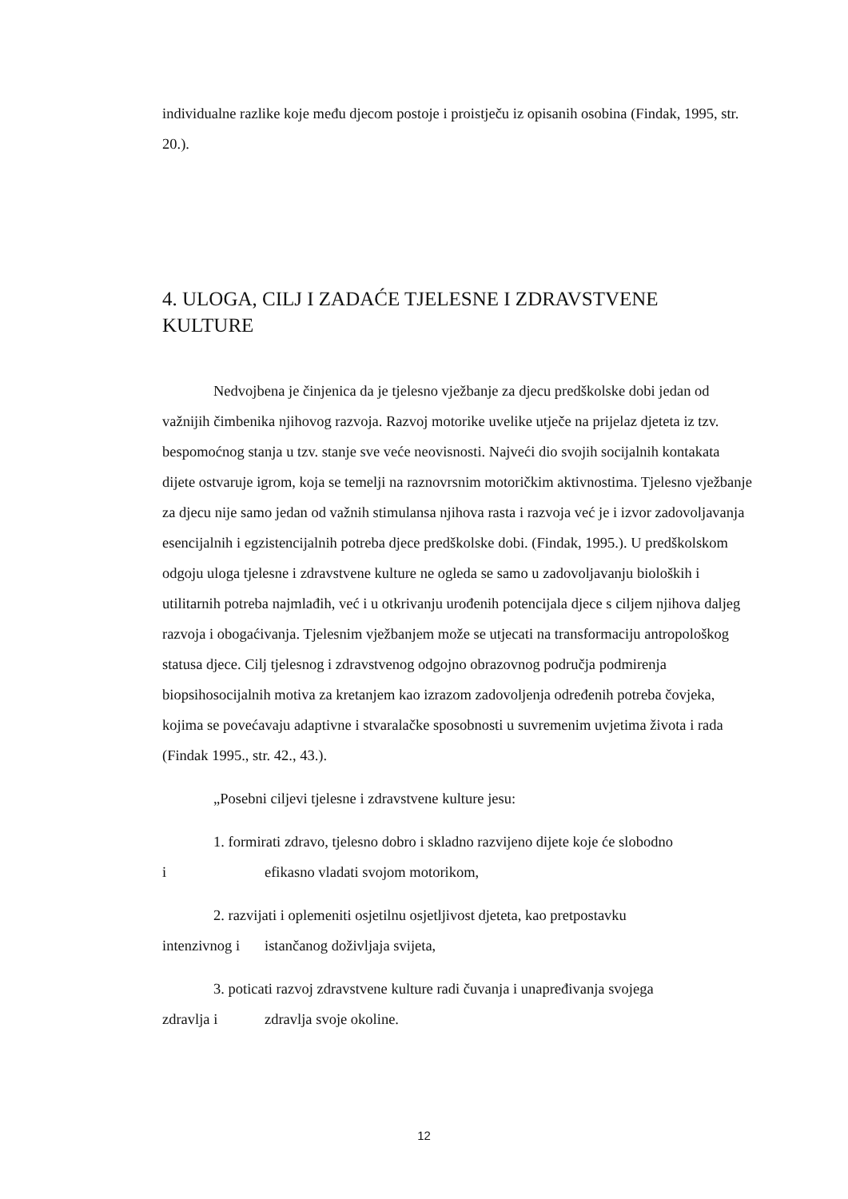individualne razlike koje među djecom postoje i proistječu iz opisanih osobina (Findak, 1995, str. 20.).
4. ULOGA, CILJ I ZADAĆE TJELESNE I ZDRAVSTVENE KULTURE
Nedvojbena je činjenica da je tjelesno vježbanje za djecu predškolske dobi jedan od važnijih čimbenika njihovog razvoja. Razvoj motorike uvelike utječe na prijelaz djeteta iz tzv. bespomoćnog stanja u tzv. stanje sve veće neovisnosti. Najveći dio svojih socijalnih kontakata dijete ostvaruje igrom, koja se temelji na raznovrsnim motoričkim aktivnostima. Tjelesno vježbanje za djecu nije samo jedan od važnih stimulansa njihova rasta i razvoja već je i izvor zadovoljavanja esencijalnih i egzistencijalnih potreba djece predškolske dobi. (Findak, 1995.). U predškolskom odgoju uloga tjelesne i zdravstvene kulture ne ogleda se samo u zadovoljavanju bioloških i utilitarnih potreba najmlađih, već i u otkrivanju urođenih potencijala djece s ciljem njihova daljeg razvoja i obogaćivanja. Tjelesnim vježbanjem može se utjecati na transformaciju antropološkog statusa djece. Cilj tjelesnog i zdravstvenog odgojno obrazovnog područja podmirenja biopsihosocijalnih motiva za kretanjem kao izrazom zadovoljenja određenih potreba čovjeka, kojima se povećavaju adaptivne i stvaralačke sposobnosti u suvremenim uvjetima života i rada (Findak 1995., str. 42., 43.).
„Posebni ciljevi tjelesne i zdravstvene kulture jesu:
1. formirati zdravo, tjelesno dobro i skladno razvijeno dijete koje će slobodno
i efikasno vladati svojom motorikom,
2. razvijati i oplemeniti osjetilnu osjetljivost djeteta, kao pretpostavku
intenzivnog i istančanog doživljaja svijeta,
3. poticati razvoj zdravstvene kulture radi čuvanja i unapređivanja svojega
zdravlja i zdravlja svoje okoline.
12